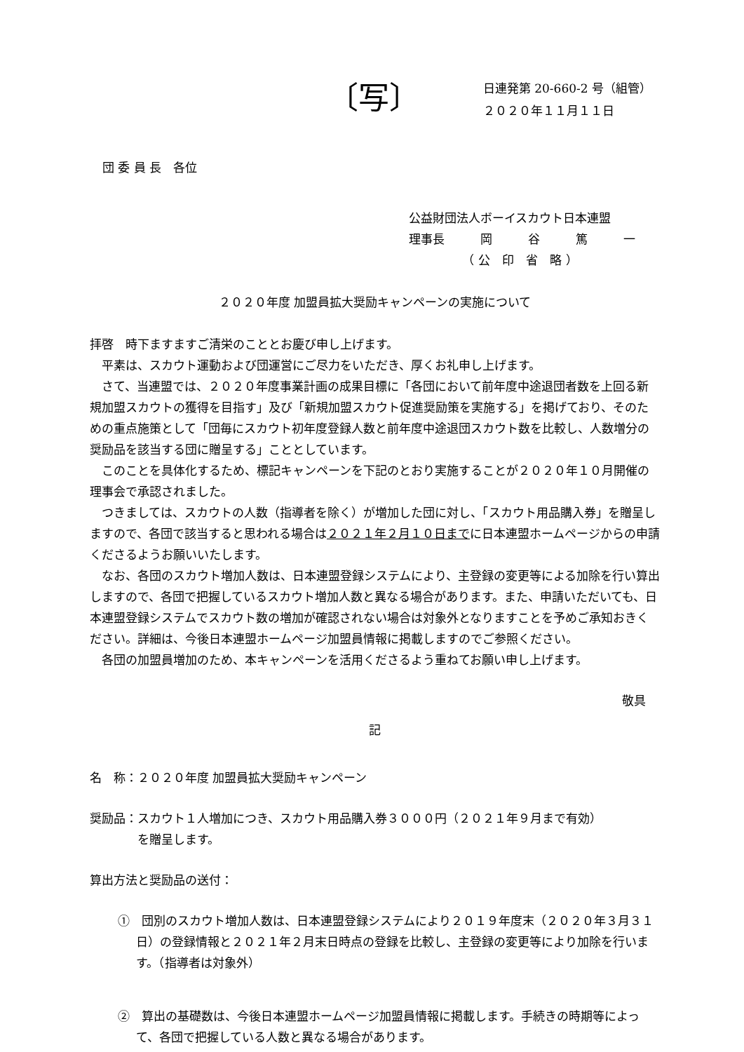〔写〕
日連発第 20-660-2 号（組管）
２０２０年１１月１１日
団 委 員 長　各位
公益財団法人ボーイスカウト日本連盟
理事長　　　岡　　　谷　　　篤　　　一
　　　　　（ 公　印　省　略 ）
２０２０年度 加盟員拡大奨励キャンペーンの実施について
拝啓　時下ますますご清栄のこととお慶び申し上げます。
平素は、スカウト運動および団運営にご尽力をいただき、厚くお礼申し上げます。
さて、当連盟では、２０２０年度事業計画の成果目標に「各団において前年度中途退団者数を上回る新規加盟スカウトの獲得を目指す」及び「新規加盟スカウト促進奨励策を実施する」を掲げており、そのための重点施策として「団毎にスカウト初年度登録人数と前年度中途退団スカウト数を比較し、人数増分の奨励品を該当する団に贈呈する」こととしています。
このことを具体化するため、標記キャンペーンを下記のとおり実施することが２０２０年１０月開催の理事会で承認されました。
つきましては、スカウトの人数（指導者を除く）が増加した団に対し、「スカウト用品購入券」を贈呈しますので、各団で該当すると思われる場合は２０２１年２月１０日までに日本連盟ホームページからの申請くださるようお願いいたします。
なお、各団のスカウト増加人数は、日本連盟登録システムにより、主登録の変更等による加除を行い算出しますので、各団で把握しているスカウト増加人数と異なる場合があります。また、申請いただいても、日本連盟登録システムでスカウト数の増加が確認されない場合は対象外となりますことを予めご承知おきください。詳細は、今後日本連盟ホームページ加盟員情報に掲載しますのでご参照ください。
各団の加盟員増加のため、本キャンペーンを活用くださるよう重ねてお願い申し上げます。
敬具
記
名　称：２０２０年度 加盟員拡大奨励キャンペーン
奨励品：スカウト１人増加につき、スカウト用品購入券３０００円（２０２１年９月まで有効）
を贈呈します。
算出方法と奨励品の送付：
①　団別のスカウト増加人数は、日本連盟登録システムにより２０１９年度末（２０２０年３月３１日）の登録情報と２０２１年２月末日時点の登録を比較し、主登録の変更等により加除を行います。（指導者は対象外）
②　算出の基礎数は、今後日本連盟ホームページ加盟員情報に掲載します。手続きの時期等によって、各団で把握している人数と異なる場合があります。